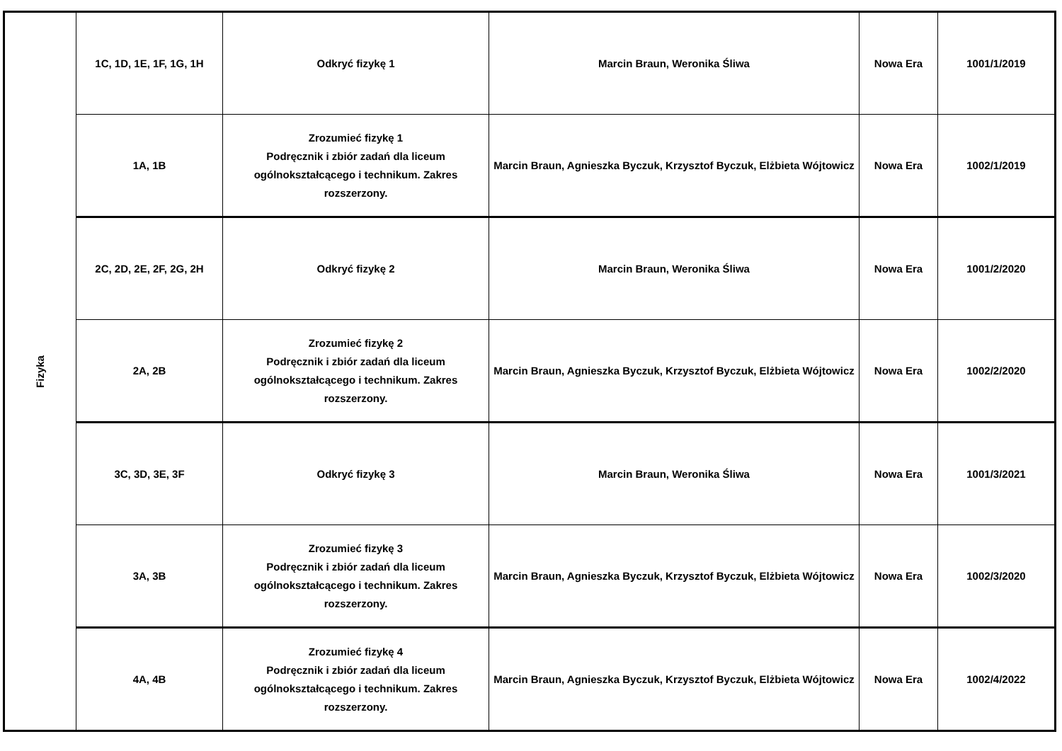| Fizyka | 1C, 1D, 1E, 1F, 1G, 1H | Odkryć fizykę 1 | Marcin Braun, Weronika Śliwa | Nowa Era | 1001/1/2019 |
| | 1A, 1B | Zrozumieć fizykę 1 Podręcznik i zbiór zadań dla liceum ogólnokształcącego i technikum. Zakres rozszerzony. | Marcin Braun, Agnieszka Byczuk, Krzysztof Byczuk, Elżbieta Wójtowicz | Nowa Era | 1002/1/2019 |
| | 2C, 2D, 2E, 2F, 2G, 2H | Odkryć fizykę 2 | Marcin Braun, Weronika Śliwa | Nowa Era | 1001/2/2020 |
| | 2A, 2B | Zrozumieć fizykę 2 Podręcznik i zbiór zadań dla liceum ogólnokształcącego i technikum. Zakres rozszerzony. | Marcin Braun, Agnieszka Byczuk, Krzysztof Byczuk, Elżbieta Wójtowicz | Nowa Era | 1002/2/2020 |
| | 3C, 3D, 3E, 3F | Odkryć fizykę 3 | Marcin Braun, Weronika Śliwa | Nowa Era | 1001/3/2021 |
| | 3A, 3B | Zrozumieć fizykę 3 Podręcznik i zbiór zadań dla liceum ogólnokształcącego i technikum. Zakres rozszerzony. | Marcin Braun, Agnieszka Byczuk, Krzysztof Byczuk, Elżbieta Wójtowicz | Nowa Era | 1002/3/2020 |
| | 4A, 4B | Zrozumieć fizykę 4 Podręcznik i zbiór zadań dla liceum ogólnokształcącego i technikum. Zakres rozszerzony. | Marcin Braun, Agnieszka Byczuk, Krzysztof Byczuk, Elżbieta Wójtowicz | Nowa Era | 1002/4/2022 |